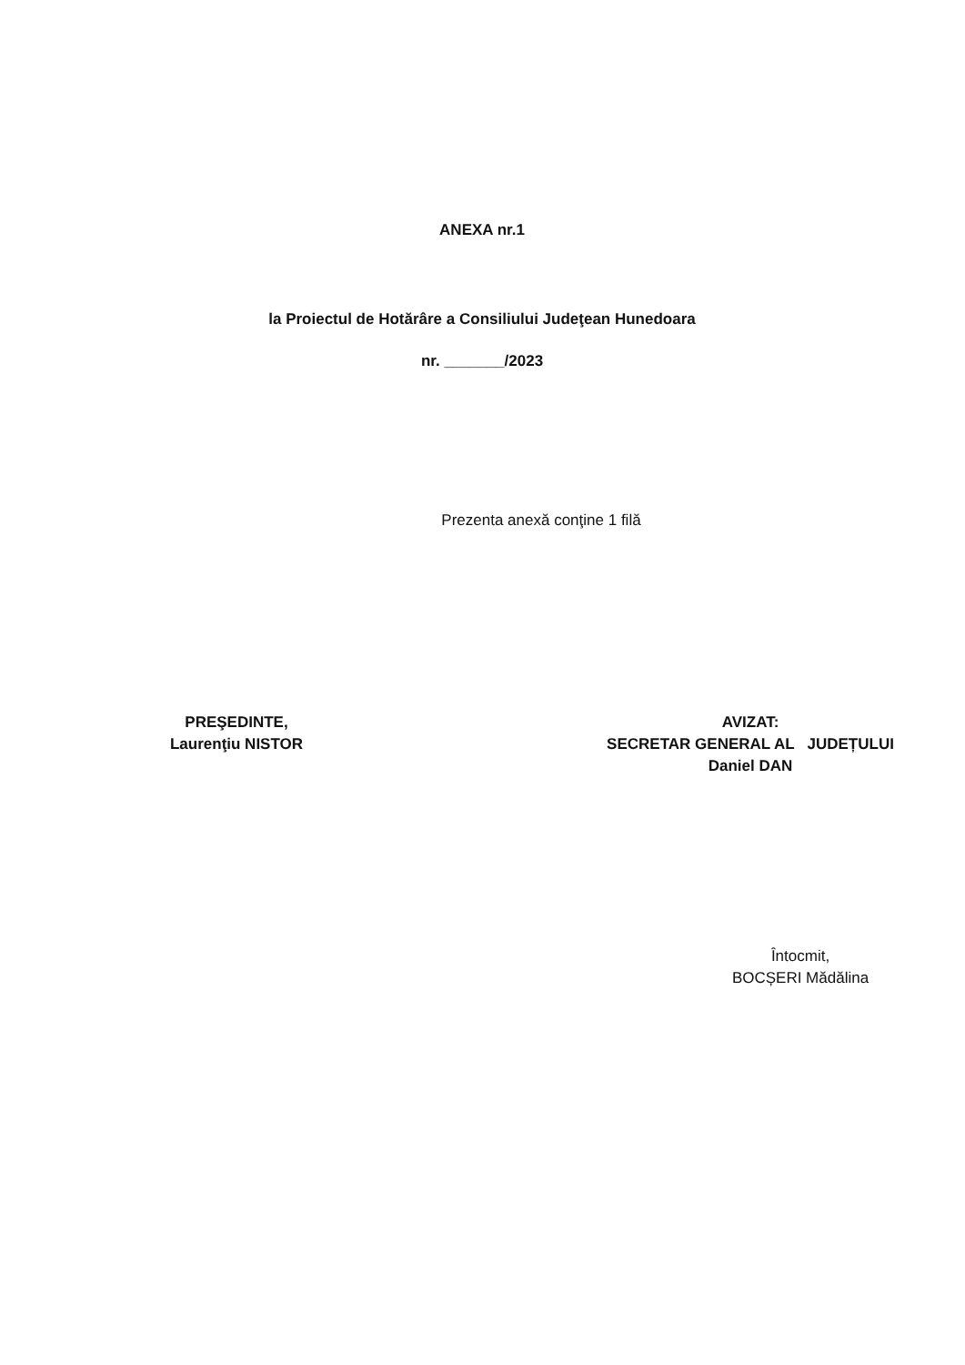ANEXA nr.1
la Proiectul de Hotărâre a Consiliului Judeţean Hunedoara
nr. _______/2023
Prezenta anexă conţine 1 filă
PREŞEDINTE,
Laurenţiu NISTOR
AVIZAT:
SECRETAR GENERAL AL JUDEȚULUI
Daniel DAN
Întocmit,
BOCȘERI Mădălina